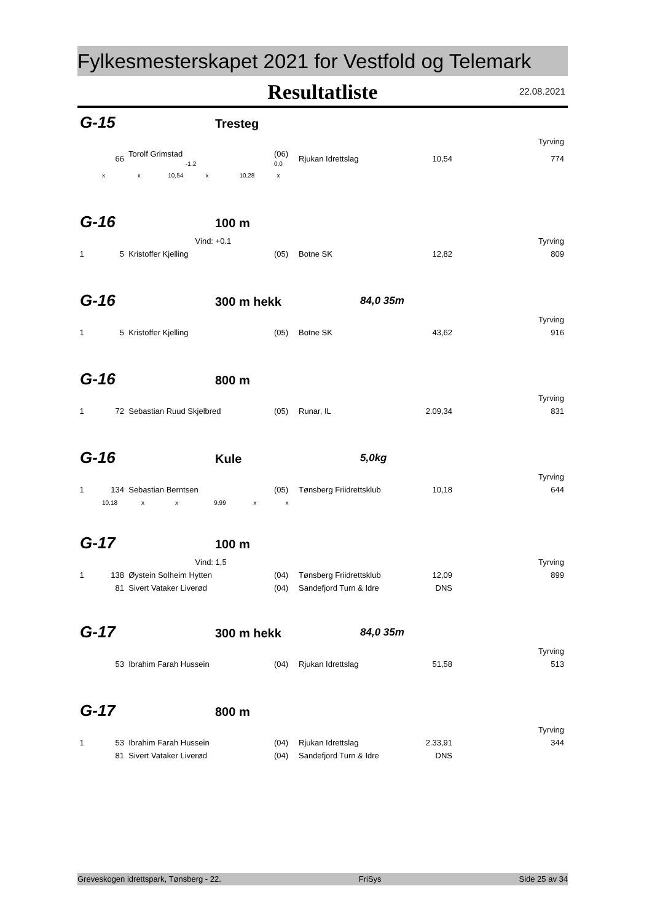Fylkesmesterskapet 2021 for Vestfold og Telemark
Resultatliste 22.08.2021
G-15 Tresteg
| | | | | | | Tyrving |
| | 66 | Torolf Grimstad -1,2 | (06) 0,0 | Rjukan Idrettslag | 10,54 | 774 |
| | x x 10,54 x 10,28 x | | | | | |
G-16 100 m
| | | Vind: +0.1 | | | | Tyrving |
| 1 | 5 | Kristoffer Kjelling | (05) | Botne SK | 12,82 | 809 |
G-16 300 m hekk 84,0 35m
| | | | | | | Tyrving |
| 1 | 5 | Kristoffer Kjelling | (05) | Botne SK | 43,62 | 916 |
G-16 800 m
| | | | | | | Tyrving |
| 1 | 72 | Sebastian Ruud Skjelbred | (05) | Runar, IL | 2.09,34 | 831 |
G-16 Kule 5,0kg
| | | | | | | Tyrving |
| 1 | 134 | Sebastian Berntsen | (05) | Tønsberg Friidrettsklub | 10,18 | 644 |
| | 10,18 x x 9,99 x x | | | | | |
G-17 100 m
| | | Vind: 1,5 | | | | Tyrving |
| 1 | 138 | Øystein Solheim Hytten | (04) | Tønsberg Friidrettsklub | 12,09 | 899 |
| | 81 | Sivert Vataker Liverød | (04) | Sandefjord Turn & Idre | DNS | |
G-17 300 m hekk 84,0 35m
| | | | | | | Tyrving |
| | 53 | Ibrahim Farah Hussein | (04) | Rjukan Idrettslag | 51,58 | 513 |
G-17 800 m
| | | | | | | Tyrving |
| 1 | 53 | Ibrahim Farah Hussein | (04) | Rjukan Idrettslag | 2.33,91 | 344 |
| | 81 | Sivert Vataker Liverød | (04) | Sandefjord Turn & Idre | DNS | |
Greveskogen idrettspark, Tønsberg - 22. FriSys Side 25 av 34